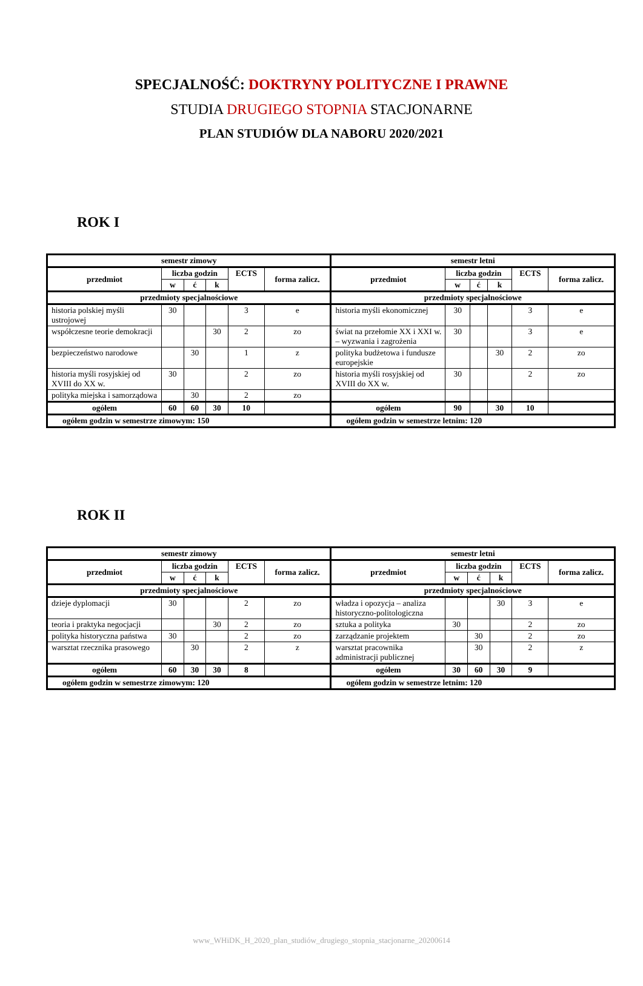SPECJALNOŚĆ: DOKTRYNY POLITYCZNE I PRAWNE
STUDIA DRUGIEGO STOPNIA STACJONARNE
PLAN STUDIÓW DLA NABORU 2020/2021
ROK I
| semestr zimowy | | | | | | semestr letni | | | | | |
| --- | --- | --- | --- | --- | --- | --- | --- | --- | --- | --- | --- |
| przedmiot | liczba godzin | | | ECTS | forma zalicz. | przedmiot | liczba godzin | | | ECTS | forma zalicz. |
| | w | ć | k | | | | w | ć | k | | |
| przedmioty specjalnościowe | | | | | | przedmioty specjalnościowe | | | | | |
| historia polskiej myśli ustrojowej | 30 | | | 3 | e | historia myśli ekonomicznej | 30 | | | 3 | e |
| współczesne teorie demokracji | | | 30 | 2 | zo | świat na przełomie XX i XXI w. – wyzwania i zagrożenia | 30 | | | 3 | e |
| bezpieczeństwo narodowe | | 30 | | 1 | z | polityka budżetowa i fundusze europejskie | | | 30 | 2 | zo |
| historia myśli rosyjskiej od XVIII do XX w. | 30 | | | 2 | zo | historia myśli rosyjskiej od XVIII do XX w. | 30 | | | 2 | zo |
| polityka miejska i samorządowa | | 30 | | 2 | zo | | | | | | |
| ogółem | 60 | 60 | 30 | 10 | | ogółem | 90 | | 30 | 10 | |
| ogółem godzin w semestrze zimowym: 150 | | | | | | ogółem godzin w semestrze letnim: 120 | | | | | |
ROK II
| semestr zimowy | | | | | | semestr letni | | | | | |
| --- | --- | --- | --- | --- | --- | --- | --- | --- | --- | --- | --- |
| przedmiot | liczba godzin | | | ECTS | forma zalicz. | przedmiot | liczba godzin | | | ECTS | forma zalicz. |
| | w | ć | k | | | | w | ć | k | | |
| przedmioty specjalnościowe | | | | | | przedmioty specjalnościowe | | | | | |
| dzieje dyplomacji | 30 | | | 2 | zo | władza i opozycja – analiza historyczno-politologiczna | | | 30 | 3 | e |
| teoria i praktyka negocjacji | | | 30 | 2 | zo | sztuka a polityka | 30 | | | 2 | zo |
| polityka historyczna państwa | 30 | | | 2 | zo | zarządzanie projektem | | 30 | | 2 | zo |
| warsztat rzecznika prasowego | | 30 | | 2 | z | warsztat pracownika administracji publicznej | | 30 | | 2 | z |
| ogółem | 60 | 30 | 30 | 8 | | ogółem | 30 | 60 | 30 | 9 | |
| ogółem godzin w semestrze zimowym: 120 | | | | | | ogółem godzin w semestrze letnim: 120 | | | | | |
www_WHiDK_H_2020_plan_studiów_drugiego_stopnia_stacjonarne_20200614